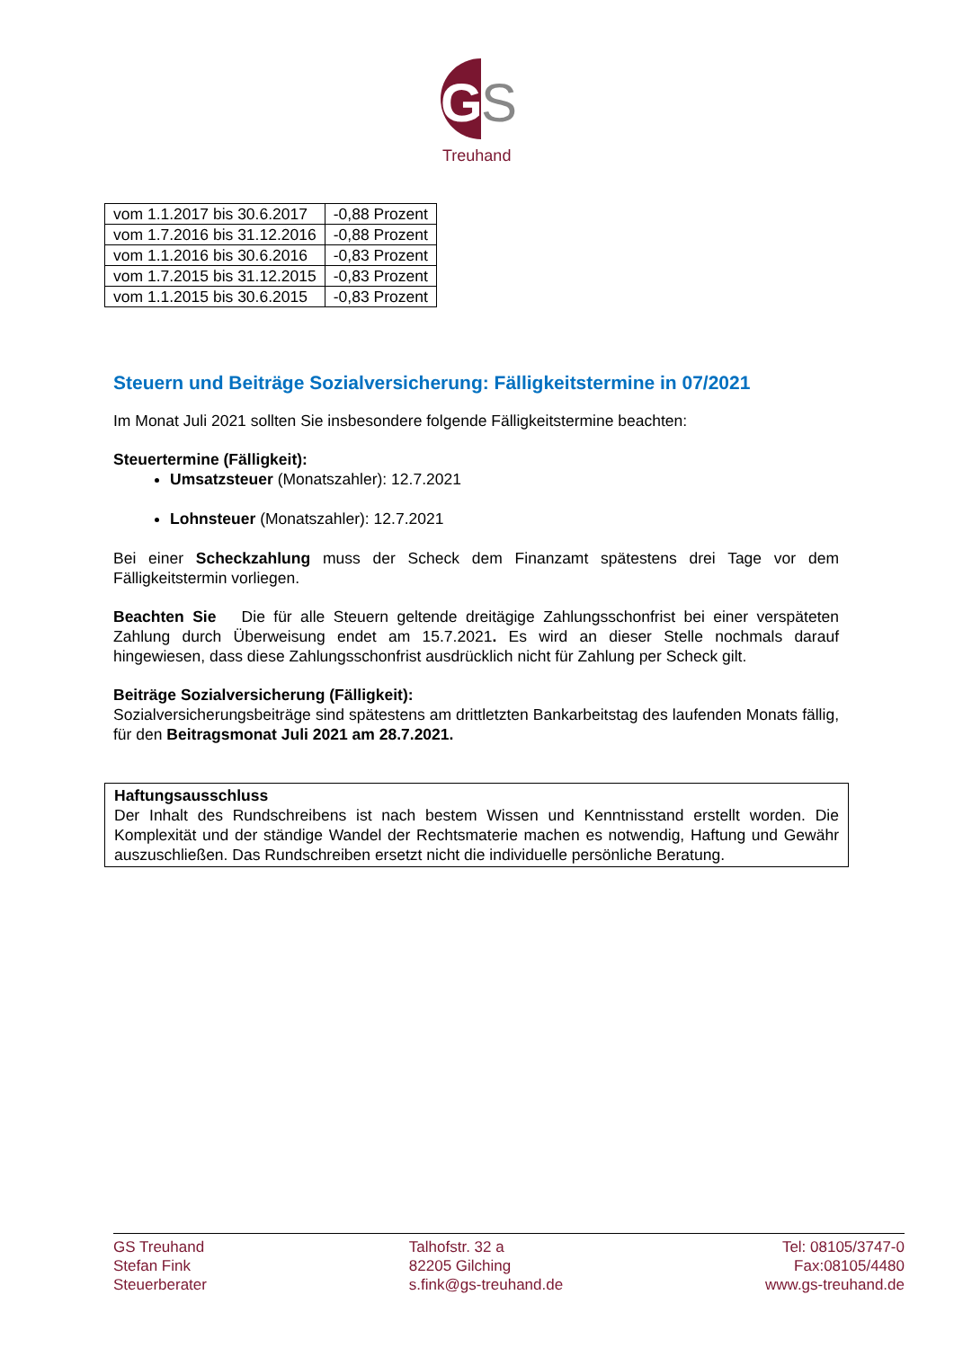G
S
Treuhand
| vom 1.1.2017 bis 30.6.2017 | -0,88 Prozent |
| vom 1.7.2016 bis 31.12.2016 | -0,88 Prozent |
| vom 1.1.2016 bis 30.6.2016 | -0,83 Prozent |
| vom 1.7.2015 bis 31.12.2015 | -0,83 Prozent |
| vom 1.1.2015 bis 30.6.2015 | -0,83 Prozent |
Steuern und Beiträge Sozialversicherung: Fälligkeitstermine in 07/2021
Im Monat Juli 2021 sollten Sie insbesondere folgende Fälligkeitstermine beachten:
Steuertermine (Fälligkeit):
Umsatzsteuer (Monatszahler): 12.7.2021
Lohnsteuer (Monatszahler): 12.7.2021
Bei einer Scheckzahlung muss der Scheck dem Finanzamt spätestens drei Tage vor dem Fälligkeitstermin vorliegen.
Beachten Sie Die für alle Steuern geltende dreitägige Zahlungsschonfrist bei einer verspäteten Zahlung durch Überweisung endet am 15.7.2021. Es wird an dieser Stelle nochmals darauf hingewiesen, dass diese Zahlungsschonfrist ausdrücklich nicht für Zahlung per Scheck gilt.
Beiträge Sozialversicherung (Fälligkeit):
Sozialversicherungsbeiträge sind spätestens am drittletzten Bankarbeitstag des laufenden Monats fällig, für den Beitragsmonat Juli 2021 am 28.7.2021.
Haftungsausschluss
Der Inhalt des Rundschreibens ist nach bestem Wissen und Kenntnisstand erstellt worden. Die Komplexität und der ständige Wandel der Rechtsmaterie machen es notwendig, Haftung und Gewähr auszuschließen. Das Rundschreiben ersetzt nicht die individuelle persönliche Beratung.
GS Treuhand
Stefan Fink
Steuerberater
Talhofstr. 32 a
82205 Gilching
s.fink@gs-treuhand.de
Tel: 08105/3747-0
Fax:08105/4480
www.gs-treuhand.de